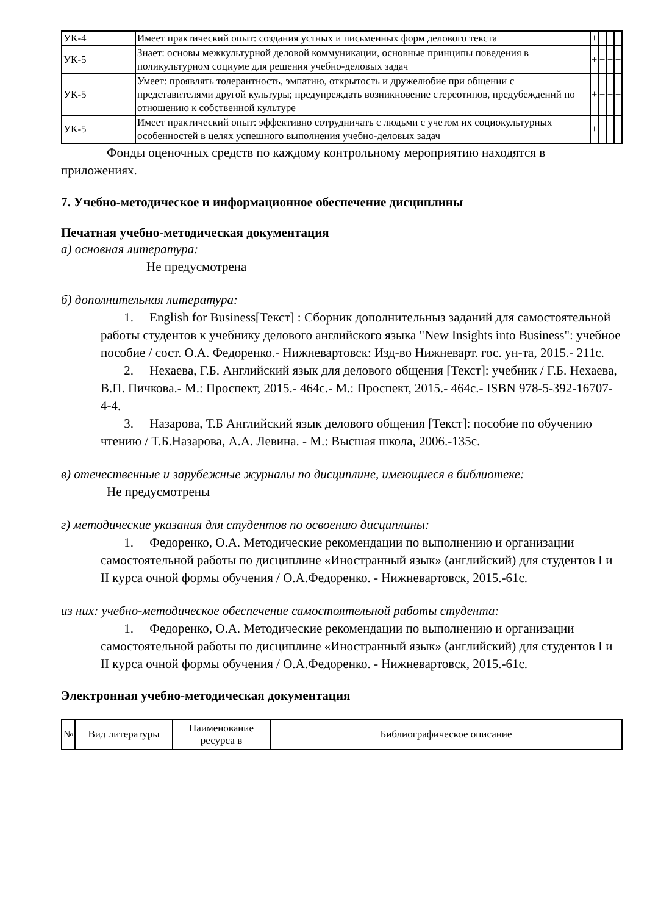| УК-4 | Имеет практический опыт: создания устных и письменных форм делового текста | + | + | + | + |
| УК-5 | Знает: основы межкультурной деловой коммуникации, основные принципы поведения в поликультурном социуме для решения учебно-деловых задач | + | + | + | + |
| УК-5 | Умеет: проявлять толерантность, эмпатию, открытость и дружелюбие при общении с представителями другой культуры; предупреждать возникновение стереотипов, предубеждений по отношению к собственной культуре | + | + | + | + |
| УК-5 | Имеет практический опыт: эффективно сотрудничать с людьми с учетом их социокультурных особенностей в целях успешного выполнения учебно-деловых задач | + | + | + | + |
Фонды оценочных средств по каждому контрольному мероприятию находятся в приложениях.
7. Учебно-методическое и информационное обеспечение дисциплины
Печатная учебно-методическая документация
а) основная литература:
Не предусмотрена
б) дополнительная литература:
1. English for Business[Текст] : Сборник дополнительныз заданий для самостоятельной работы студентов к учебнику делового английского языка "New Insights into Business": учебное пособие / сост. О.А. Федоренко.- Нижневартовск: Изд-во Нижневарт. гос. ун-та, 2015.- 211с.
2. Нехаева, Г.Б. Английский язык для делового общения [Текст]: учебник / Г.Б. Нехаева, В.П. Пичкова.- М.: Проспект, 2015.- 464с.- М.: Проспект, 2015.- 464с.- ISBN 978-5-392-16707-4-4.
3. Назарова, Т.Б Английский язык делового общения [Текст]: пособие по обучению чтению / Т.Б.Назарова, А.А. Левина. - М.: Высшая школа, 2006.-135с.
в) отечественные и зарубежные журналы по дисциплине, имеющиеся в библиотеке:
Не предусмотрены
г) методические указания для студентов по освоению дисциплины:
1. Федоренко, О.А. Методические рекомендации по выполнению и организации самостоятельной работы по дисциплине «Иностранный язык» (английский) для студентов I и II курса очной формы обучения / О.А.Федоренко. - Нижневартовск, 2015.-61с.
из них: учебно-методическое обеспечение самостоятельной работы студента:
1. Федоренко, О.А. Методические рекомендации по выполнению и организации самостоятельной работы по дисциплине «Иностранный язык» (английский) для студентов I и II курса очной формы обучения / О.А.Федоренко. - Нижневартовск, 2015.-61с.
Электронная учебно-методическая документация
| № | Вид литературы | Наименование ресурса в | Библиографическое описание |
| --- | --- | --- | --- |